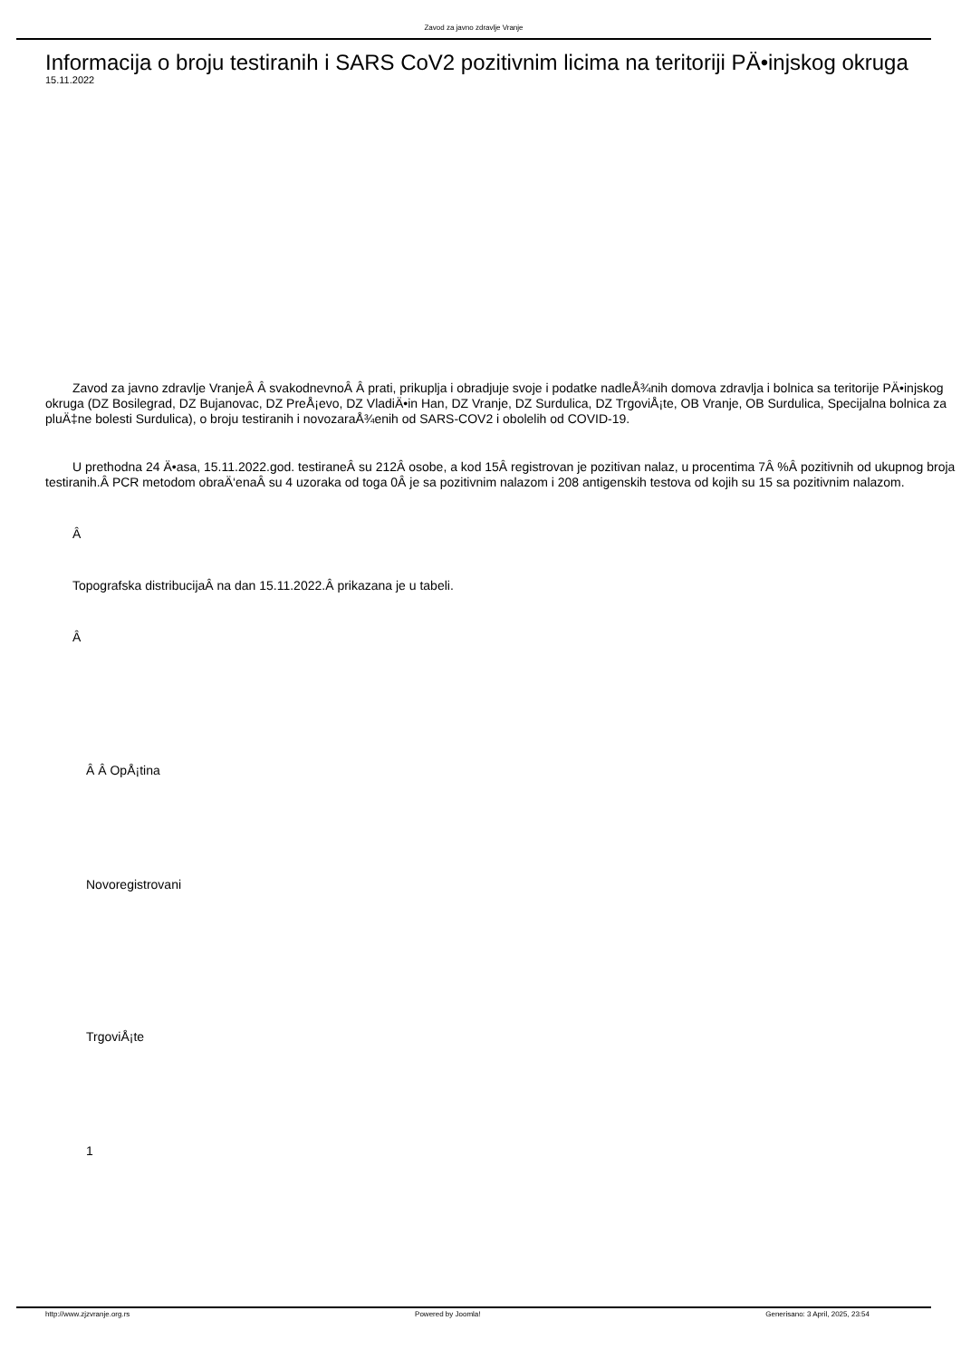Zavod za javno zdravlje Vranje
Informacija o broju testiranih i SARS CoV2 pozitivnim licima na teritoriji PÄ•injskog okruga
15.11.2022
Zavod za javno zdravlje VranjeÂ Â svakodnevnoÂ Â prati, prikuplja i obradjuje svoje i podatke nadleÅ¾nih domova zdravlja i bolnica sa teritorije PÄ•injskog okruga (DZ Bosilegrad, DZ Bujanovac, DZ PreÅ¡evo, DZ VladiÄ•in Han, DZ Vranje, DZ Surdulica, DZ TrgoviÅ¡te, OB Vranje, OB Surdulica, Specijalna bolnica za pluÄ‡ne bolesti Surdulica), o broju testiranih i novozaraÅ¾enih od SARS-COV2 i obolelih od COVID-19.
U prethodna 24 Ä•asa, 15.11.2022.god. testiraneÂ su 212Â osobe, a kod 15Â registrovan je pozitivan nalaz, u procentima 7Â %Â pozitivnih od ukupnog broja testiranih.Â PCR metodom obraÄ‘enaÂ su 4 uzoraka od toga 0Â je sa pozitivnim nalazom i 208 antigenskih testova od kojih su 15 sa pozitivnim nalazom.
Â
Topografska distribucijaÂ na dan 15.11.2022.Â prikazana je u tabeli.
Â
Â Â OpÅ¡tina
Novoregistrovani
TrgoviÅ¡te
1
http://www.zjzvranje.org.rs Powered by Joomla! Generisano: 3 April, 2025, 23:54